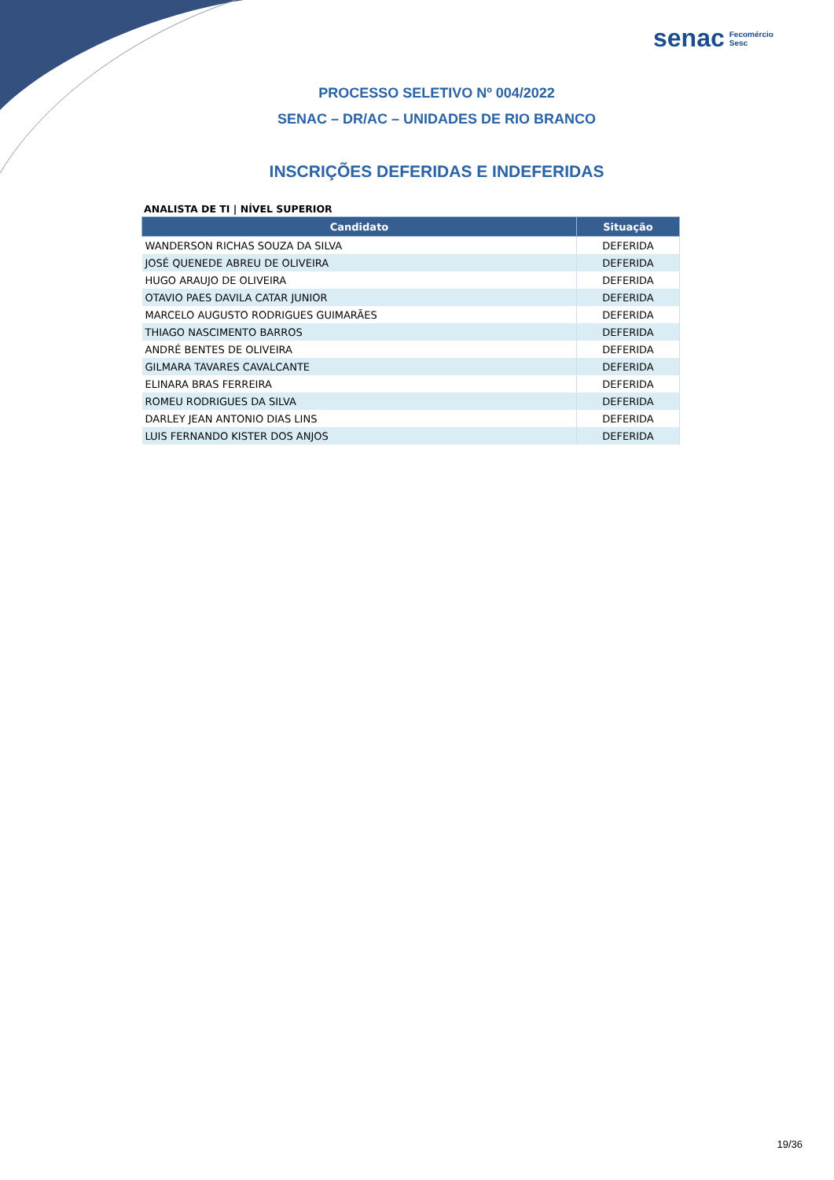senac Fecomércio
Sesc
PROCESSO SELETIVO Nº 004/2022
SENAC – DR/AC – UNIDADES DE RIO BRANCO
INSCRIÇÕES DEFERIDAS E INDEFERIDAS
ANALISTA DE TI | NÍVEL SUPERIOR
| Candidato | Situação |
| --- | --- |
| WANDERSON RICHAS SOUZA DA SILVA | DEFERIDA |
| JOSÉ QUENEDE ABREU DE OLIVEIRA | DEFERIDA |
| HUGO ARAUJO DE OLIVEIRA | DEFERIDA |
| OTAVIO PAES DAVILA CATAR JUNIOR | DEFERIDA |
| MARCELO AUGUSTO RODRIGUES GUIMARÃES | DEFERIDA |
| THIAGO NASCIMENTO BARROS | DEFERIDA |
| ANDRÉ BENTES DE OLIVEIRA | DEFERIDA |
| GILMARA TAVARES CAVALCANTE | DEFERIDA |
| ELINARA BRAS FERREIRA | DEFERIDA |
| ROMEU RODRIGUES DA SILVA | DEFERIDA |
| DARLEY JEAN ANTONIO DIAS LINS | DEFERIDA |
| LUIS FERNANDO KISTER DOS ANJOS | DEFERIDA |
19/36